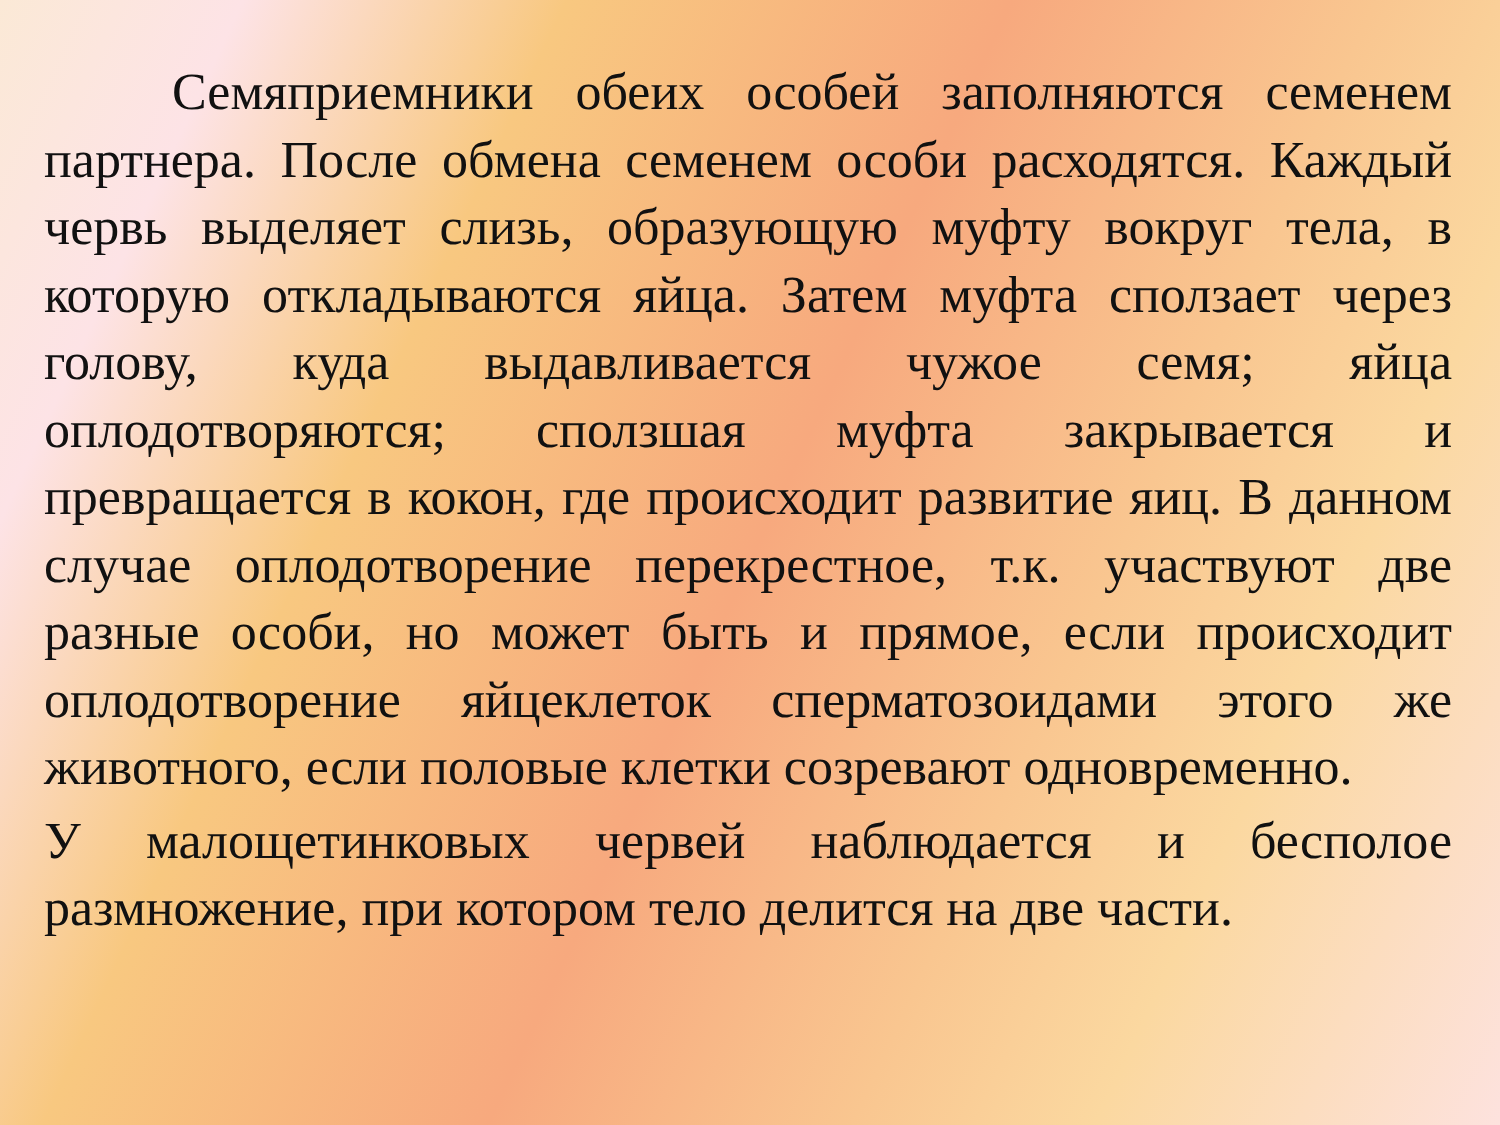Семяприемники обеих особей заполняются семенем партнера. После обмена семенем особи расходятся. Каждый червь выделяет слизь, образующую муфту вокруг тела, в которую откладываются яйца. Затем муфта сползает через голову, куда выдавливается чужое семя; яйца оплодотворяются; сползшая муфта закрывается и превращается в кокон, где происходит развитие яиц. В данном случае оплодотворение перекрестное, т.к. участвуют две разные особи, но может быть и прямое, если происходит оплодотворение яйцеклеток сперматозоидами этого же животного, если половые клетки созревают одновременно.
У малощетинковых червей наблюдается и бесполое размножение, при котором тело делится на две части.